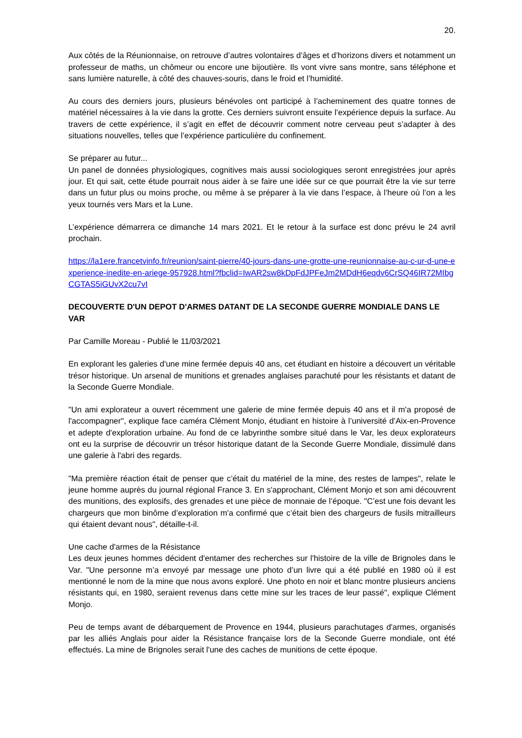20.
Aux côtés de la Réunionnaise, on retrouve d’autres volontaires d’âges et d’horizons divers et notamment un professeur de maths, un chômeur ou encore une bijoutière. Ils vont vivre sans montre, sans téléphone et sans lumière naturelle, à côté des chauves-souris, dans le froid et l’humidité.
Au cours des derniers jours, plusieurs bénévoles ont participé à l’acheminement des quatre tonnes de matériel nécessaires à la vie dans la grotte. Ces derniers suivront ensuite l’expérience depuis la surface. Au travers de cette expérience, il s’agit en effet de découvrir comment notre cerveau peut s’adapter à des situations nouvelles, telles que l’expérience particulière du confinement.
Se préparer au futur...
Un panel de données physiologiques, cognitives mais aussi sociologiques seront enregistrées jour après jour. Et qui sait, cette étude pourrait nous aider à se faire une idée sur ce que pourrait être la vie sur terre dans un futur plus ou moins proche, ou même à se préparer à la vie dans l’espace, à l’heure où l’on a les yeux tournés vers Mars et la Lune.
L’expérience démarrera ce dimanche 14 mars 2021. Et le retour à la surface est donc prévu le 24 avril prochain.
https://la1ere.francetvinfo.fr/reunion/saint-pierre/40-jours-dans-une-grotte-une-reunionnaise-au-c-ur-d-une-experience-inedite-en-ariege-957928.html?fbclid=IwAR2sw8kDpFdJPFeJm2MDdH6eqdv6CrSQ46IR72MIbgCGTAS5iGUvX2cu7vI
DECOUVERTE D'UN DEPOT D'ARMES DATANT DE LA SECONDE GUERRE MONDIALE DANS LE VAR
Par Camille Moreau - Publié le 11/03/2021
En explorant les galeries d'une mine fermée depuis 40 ans, cet étudiant en histoire a découvert un véritable trésor historique. Un arsenal de munitions et grenades anglaises parachuté pour les résistants et datant de la Seconde Guerre Mondiale.
"Un ami explorateur a ouvert récemment une galerie de mine fermée depuis 40 ans et il m'a proposé de l'accompagner", explique face caméra Clément Monjo, étudiant en histoire à l’université d’Aix-en-Provence et adepte d'exploration urbaine. Au fond de ce labyrinthe sombre situé dans le Var, les deux explorateurs ont eu la surprise de découvrir un trésor historique datant de la Seconde Guerre Mondiale, dissimulé dans une galerie à l'abri des regards.
"Ma première réaction était de penser que c’était du matériel de la mine, des restes de lampes", relate le jeune homme auprès du journal régional France 3. En s'approchant, Clément Monjo et son ami découvrent des munitions, des explosifs, des grenades et une pièce de monnaie de l’époque. "C’est une fois devant les chargeurs que mon binôme d’exploration m'a confirmé que c’était bien des chargeurs de fusils mitrailleurs qui étaient devant nous", détaille-t-il.
Une cache d'armes de la Résistance
Les deux jeunes hommes décident d'entamer des recherches sur l'histoire de la ville de Brignoles dans le Var. "Une personne m’a envoyé par message une photo d’un livre qui a été publié en 1980 où il est mentionné le nom de la mine que nous avons exploré. Une photo en noir et blanc montre plusieurs anciens résistants qui, en 1980, seraient revenus dans cette mine sur les traces de leur passé", explique Clément Monjo.
Peu de temps avant de débarquement de Provence en 1944, plusieurs parachutages d'armes, organisés par les alliés Anglais pour aider la Résistance française lors de la Seconde Guerre mondiale, ont été effectués. La mine de Brignoles serait l'une des caches de munitions de cette époque.